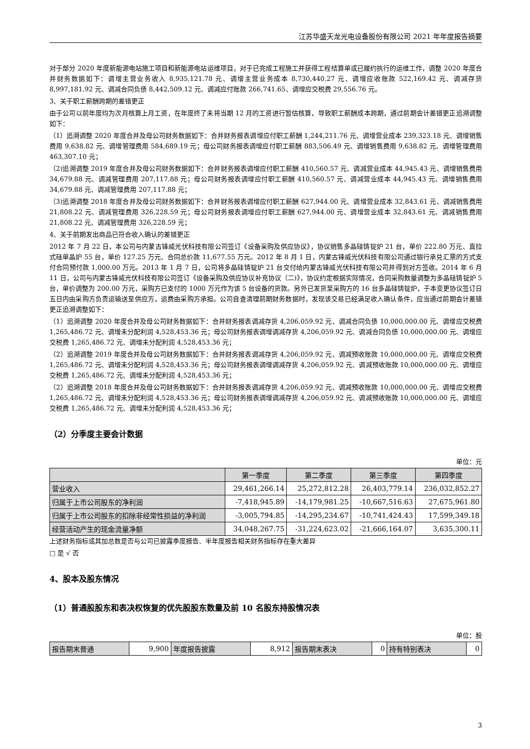江苏华盛天龙光电设备股份有限公司 2021 年年度报告摘要
对于部分 2020 年度新能源电站施工项目和新能源电站运维项目，对于已完成工程施工并获得工程结算单或已履约执行的运维工作，调整 2020 年度合并财务数据如下：调增主营业务收入 8,935,121.78 元、调增主营业务成本 8,730,440.27 元、调增应收账款 522,169.42 元、调减存货 8,997,181.92 元、调减合同负债 8,442,509.12 元、调减应付账款 266,741.65、调增应交税费 29,556.76 元。
3、关于职工薪酬跨期的差错更正
由于公司以前年度均为次月核算上月工资，在年度终了未将当期 12 月的工资进行暂估核算，导致职工薪酬成本跨期，通过前期会计差错更正追溯调整如下：
（1）追溯调整 2020 年度合并及母公司财务数据如下：合并财务报表调增应付职工薪酬 1,244,211.76 元、调增营业成本 239,323.18 元、调增销售费用 9,638.82 元、调增管理费用 584,689.19 元；母公司财务报表调增应付职工薪酬 883,506.49 元、调增销售费用 9,638.82 元、调增管理费用 463,307.10 元；
（2)追溯调整 2019 年度合并及母公司财务数据如下：合并财务报表调增应付职工薪酬 410,560.57 元、调减营业成本 44,945.43 元、调增销售费用 34,679.88 元、调减管理费用 207,117.88 元；母公司财务报表调增应付职工薪酬 410,560.57 元、调减营业成本 44,945.43 元、调增销售费用 34,679.88 元、调减管理费用 207,117.88 元；
（3)追溯调整 2018 年度合并及母公司财务数据如下：合并财务报表调增应付职工薪酬 627,944.00 元、调增营业成本 32,843.61 元、调减销售费用 21,808.22 元、调减管理费用 326,228.59 元；母公司财务报表调增应付职工薪酬 627,944.00 元、调增营业成本 32,843.61 元、调减销售费用 21,808.22 元、调减管理费用 326,228.59 元；
4、关于前期发出商品已符合收入确认的差错更正
2012 年 7 月 22 日，本公司与内蒙古锋威光伏科技有限公司签订《设备采购及供应协议》，协议销售多晶硅铸锭炉 21 台，单价 222.80 万元、直拉式硅单晶炉 55 台，单价 127.25 万元、合同总价款 11,677.55 万元。2012 年 8 月 1 日，内蒙古锋威光伏科技有限公司通过银行承兑汇票的方式支付合同预付款 1,000.00 万元。2013 年 1 月 7 日，公司将多晶硅铸锭炉 21 台交付给内蒙古锋威光伏科技有限公司并得到对方签收。2014 年 6 月 11 日，公司与内蒙古锋威光伏科技有限公司签订《设备采购及供应协议补充协议（二)》，协议约定根据实际情况，合同采购数量调整为多晶硅铸锭炉 5 台，单价调整为 200.00 万元，采购方已支付的 1000 万元作为该 5 台设备的货款。另外已发货至采购方的 16 台多晶硅铸锭炉，于本变更协议签订日五日内由采购方负责运输送至供应方，运费由采购方承担。公司自查清理前期财务数据时，发现该交易已经满足收入确认条件，应当通过前期会计差错更正追溯调整如下：
（1）追溯调整 2020 年度合并及母公司财务数据如下：合并财务报表调减存货 4,206,059.92 元、调减合同负债 10,000,000.00 元、调增应交税费 1,265,486.72 元、调增未分配利润 4,528,453.36 元；母公司财务报表调增调减存货 4,206,059.92 元、调减合同负债 10,000,000.00 元、调增应交税费 1,265,486.72 元、调增未分配利润 4,528,453.36 元；
（2）追溯调整 2019 年度合并及母公司财务数据如下：合并财务报表调减存货 4,206,059.92 元、调减预收账款 10,000,000.00 元、调增应交税费 1,265,486.72 元、调增未分配利润 4,528,453.36 元；母公司财务报表调增调减存货 4,206,059.92 元、调减预收账款 10,000,000.00 元、调增应交税费 1,265,486.72 元、调增未分配利润 4,528,453.36 元；
（2）追溯调整 2018 年度合并及母公司财务数据如下：合并财务报表调减存货 4,206,059.92 元、调减预收账款 10,000,000.00 元、调增应交税费 1,265,486.72 元、调增未分配利润 4,528,453.36 元；母公司财务报表调增调减存货 4,206,059.92 元、调减预收账款 10,000,000.00 元、调增应交税费 1,265,486.72 元、调增未分配利润 4,528,453.36 元；
（2）分季度主要会计数据
单位：元
| | 第一季度 | 第二季度 | 第三季度 | 第四季度 |
| --- | --- | --- | --- | --- |
| 营业收入 | 29,461,266.14 | 25,272,812.28 | 26,403,779.14 | 236,032,852.27 |
| 归属于上市公司股东的净利润 | -7,418,945.89 | -14,179,981.25 | -10,667,516.63 | 27,675,961.80 |
| 归属于上市公司股东的扣除非经常性损益的净利润 | -3,005,794.85 | -14,295,234.67 | -10,741,424.43 | 17,599,349.18 |
| 经营活动产生的现金流量净额 | 34,048,267.75 | -31,224,623.02 | -21,666,164.07 | 3,635,300.11 |
上述财务指标或其加总数是否与公司已披露季度报告、半年度报告相关财务指标存在重大差异
□ 是 √ 否
4、股本及股东情况
（1）普通股股东和表决权恢复的优先股股东数量及前 10 名股东持股情况表
单位：股
| 报告期末普通 | 9,900 | 年度报告披露 | 8,912 | 报告期末表决 | 0 | 持有特别表决 | 0 |
3